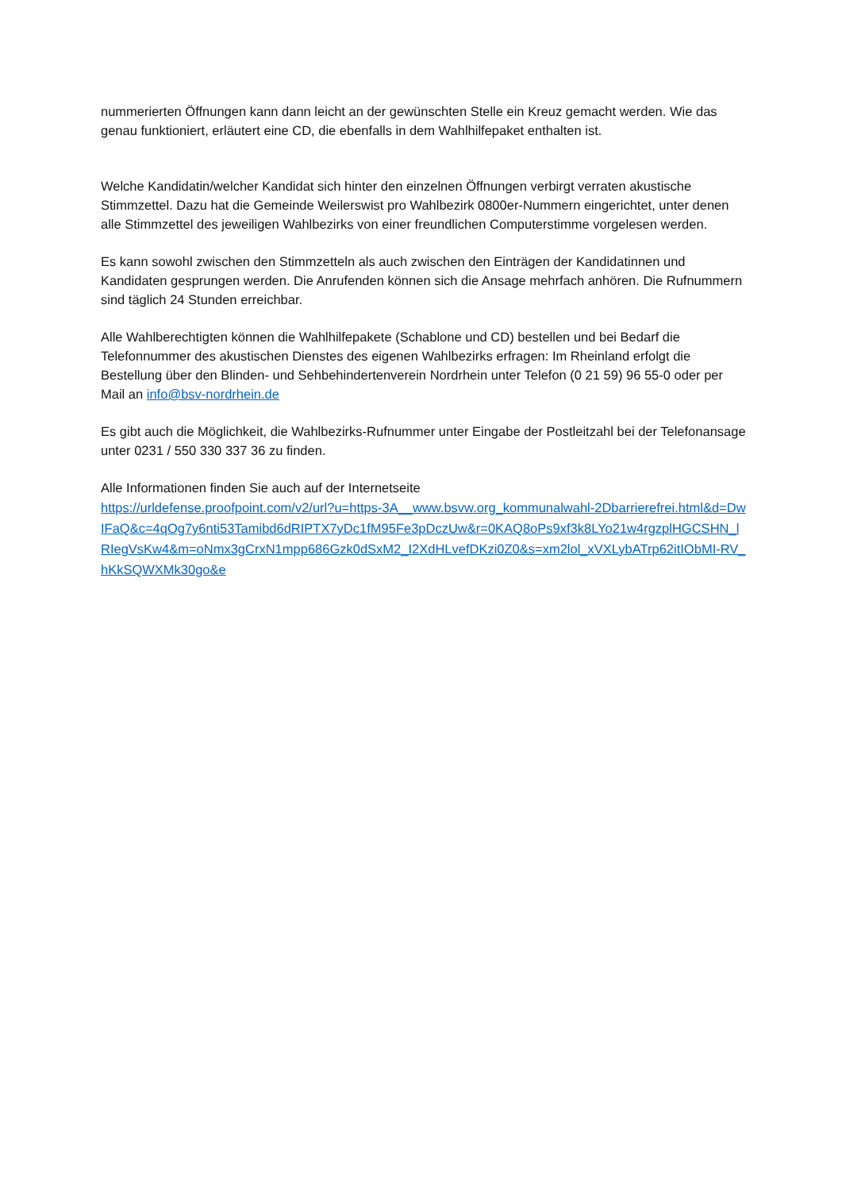nummerierten Öffnungen kann dann leicht an der gewünschten Stelle ein Kreuz gemacht werden. Wie das genau funktioniert, erläutert eine CD, die ebenfalls in dem Wahlhilfepaket enthalten ist.
Welche Kandidatin/welcher Kandidat sich hinter den einzelnen Öffnungen verbirgt verraten akustische Stimmzettel. Dazu hat die Gemeinde Weilerswist pro Wahlbezirk 0800er-Nummern eingerichtet, unter denen alle Stimmzettel des jeweiligen Wahlbezirks von einer freundlichen Computerstimme vorgelesen werden.
Es kann sowohl zwischen den Stimmzetteln als auch zwischen den Einträgen der Kandidatinnen und Kandidaten gesprungen werden. Die Anrufenden können sich die Ansage mehrfach anhören. Die Rufnummern sind täglich 24 Stunden erreichbar.
Alle Wahlberechtigten können die Wahlhilfepakete (Schablone und CD) bestellen und bei Bedarf die Telefonnummer des akustischen Dienstes des eigenen Wahlbezirks erfragen: Im Rheinland erfolgt die Bestellung über den Blinden- und Sehbehindertenverein Nordrhein unter Telefon (0 21 59) 96 55-0 oder per Mail an info@bsv-nordrhein.de
Es gibt auch die Möglichkeit, die Wahlbezirks-Rufnummer unter Eingabe der Postleitzahl bei der Telefonansage unter 0231 / 550 330 337 36 zu finden.
Alle Informationen finden Sie auch auf der Internetseite
https://urldefense.proofpoint.com/v2/url?u=https-3A__www.bsvw.org_kommunalwahl-2Dbarrierefrei.html&d=DwIFaQ&c=4qOg7y6nti53Tamibd6dRIPTX7yDc1fM95Fe3pDczUw&r=0KAQ8oPs9xf3k8LYo21w4rgzplHGCSHN_lRIegVsKw4&m=oNmx3gCrxN1mpp686Gzk0dSxM2_I2XdHLvefDKzi0Z0&s=xm2lol_xVXLybATrp62itIObMI-RV_hKkSQWXMk30go&e